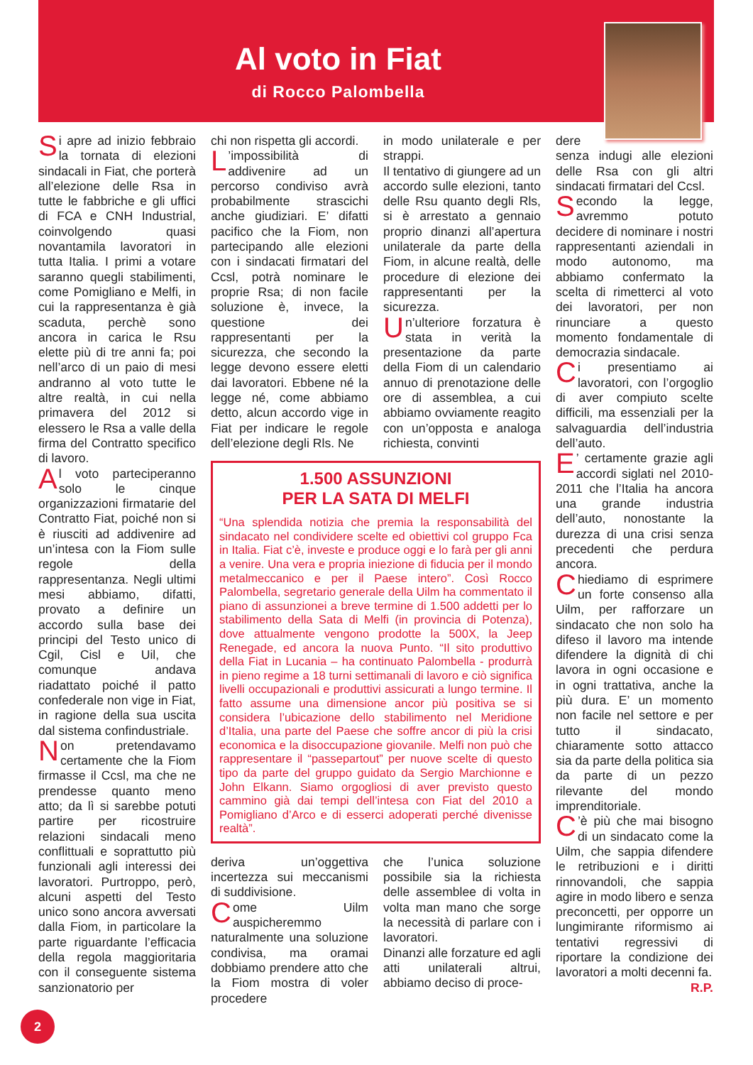Al voto in Fiat
di Rocco Palombella
Si apre ad inizio febbraio la tornata di elezioni sindacali in Fiat, che porterà all’elezione delle Rsa in tutte le fabbriche e gli uffici di FCA e CNH Industrial, coinvolgendo quasi novantamila lavoratori in tutta Italia. I primi a votare saranno quegli stabilimenti, come Pomigliano e Melfi, in cui la rappresentanza è già scaduta, perchè sono ancora in carica le Rsu elette più di tre anni fa; poi nell’arco di un paio di mesi andranno al voto tutte le altre realtà, in cui nella primavera del 2012 si elessero le Rsa a valle della firma del Contratto specifico di lavoro.
Al voto parteciperanno solo le cinque organizzazioni firmatarie del Contratto Fiat, poiché non si è riusciti ad addivenire ad un’intesa con la Fiom sulle regole della rappresentanza. Negli ultimi mesi abbiamo, difatti, provato a definire un accordo sulla base dei principi del Testo unico di Cgil, Cisl e Uil, che comunque andava riadattato poiché il patto confederale non vige in Fiat, in ragione della sua uscita dal sistema confindustriale.
Non pretendavamo certamente che la Fiom firmasse il Ccsl, ma che ne prendesse quanto meno atto; da lì si sarebbe potuti partire per ricostruire relazioni sindacali meno conflittuali e soprattutto più funzionali agli interessi dei lavoratori. Purtroppo, però, alcuni aspetti del Testo unico sono ancora avversati dalla Fiom, in particolare la parte riguardante l’efficacia della regola maggioritaria con il conseguente sistema sanzionatorio per
chi non rispetta gli accordi.
L’impossibilità di addivenire ad un percorso condiviso avrà probabilmente strascichi anche giudiziari. E’ difatti pacifico che la Fiom, non partecipando alle elezioni con i sindacati firmatari del Ccsl, potrà nominare le proprie Rsa; di non facile soluzione è, invece, la questione dei rappresentanti per la sicurezza, che secondo la legge devono essere eletti dai lavoratori. Ebbene né la legge né, come abbiamo detto, alcun accordo vige in Fiat per indicare le regole dell’elezione degli Rls. Ne
in modo unilaterale e per strappi.
Il tentativo di giungere ad un accordo sulle elezioni, tanto delle Rsu quanto degli Rls, si è arrestato a gennaio proprio dinanzi all’apertura unilaterale da parte della Fiom, in alcune realtà, delle procedure di elezione dei rappresentanti per la sicurezza.
Un’ulteriore forzatura è stata in verità la presentazione da parte della Fiom di un calendario annuo di prenotazione delle ore di assemblea, a cui abbiamo ovviamente reagito con un’opposta e analoga richiesta, convinti
1.500 ASSUNZIONI
PER LA SATA DI MELFI
“Una splendida notizia che premia la responsabilità del sindacato nel condividere scelte ed obiettivi col gruppo Fca in Italia. Fiat c’è, investe e produce oggi e lo farà per gli anni a venire. Una vera e propria iniezione di fiducia per il mondo metalmeccanico e per il Paese intero”. Così Rocco Palombella, segretario generale della Uilm ha commentato il piano di assunzionei a breve termine di 1.500 addetti per lo stabilimento della Sata di Melfi (in provincia di Potenza), dove attualmente vengono prodotte la 500X, la Jeep Renegade, ed ancora la nuova Punto. “Il sito produttivo della Fiat in Lucania – ha continuato Palombella - produrrà in pieno regime a 18 turni settimanali di lavoro e ciò significa livelli occupazionali e produttivi assicurati a lungo termine. Il fatto assume una dimensione ancor più positiva se si considera l’ubicazione dello stabilimento nel Meridione d’Italia, una parte del Paese che soffre ancor di più la crisi economica e la disoccupazione giovanile. Melfi non può che rappresentare il “passepartout” per nuove scelte di questo tipo da parte del gruppo guidato da Sergio Marchionne e John Elkann. Siamo orgogliosi di aver previsto questo cammino già dai tempi dell’intesa con Fiat del 2010 a Pomigliano d’Arco e di esserci adoperati perché divenisse realtà”.
deriva un’oggettiva incertezza sui meccanismi di suddivisione.
Come Uilm auspicheremmo naturalmente una soluzione condivisa, ma oramai dobbiamo prendere atto che la Fiom mostra di voler procedere
che l’unica soluzione possibile sia la richiesta delle assemblee di volta in volta man mano che sorge la necessità di parlare con i lavoratori.
Dinanzi alle forzature ed agli atti unilaterali altrui, abbiamo deciso di proce-
dere
senza indugi alle elezioni delle Rsa con gli altri sindacati firmatari del Ccsl.
Secondo la legge, avremmo potuto decidere di nominare i nostri rappresentanti aziendali in modo autonomo, ma abbiamo confermato la scelta di rimetterci al voto dei lavoratori, per non rinunciare a questo momento fondamentale di democrazia sindacale.
Ci presentiamo ai lavoratori, con l’orgoglio di aver compiuto scelte difficili, ma essenziali per la salvaguardia dell’industria dell’auto.
E’ certamente grazie agli accordi siglati nel 2010-2011 che l’Italia ha ancora una grande industria dell’auto, nonostante la durezza di una crisi senza precedenti che perdura ancora.
Chiediamo di esprimere un forte consenso alla Uilm, per rafforzare un sindacato che non solo ha difeso il lavoro ma intende difendere la dignità di chi lavora in ogni occasione e in ogni trattativa, anche la più dura. E’ un momento non facile nel settore e per tutto il sindacato, chiaramente sotto attacco sia da parte della politica sia da parte di un pezzo rilevante del mondo imprenditoriale.
C’è più che mai bisogno di un sindacato come la Uilm, che sappia difendere le retribuzioni e i diritti rinnovandoli, che sappia agire in modo libero e senza preconcetti, per opporre un lungimirante riformismo ai tentativi regressivi di riportare la condizione dei lavoratori a molti decenni fa.
R.P.
2